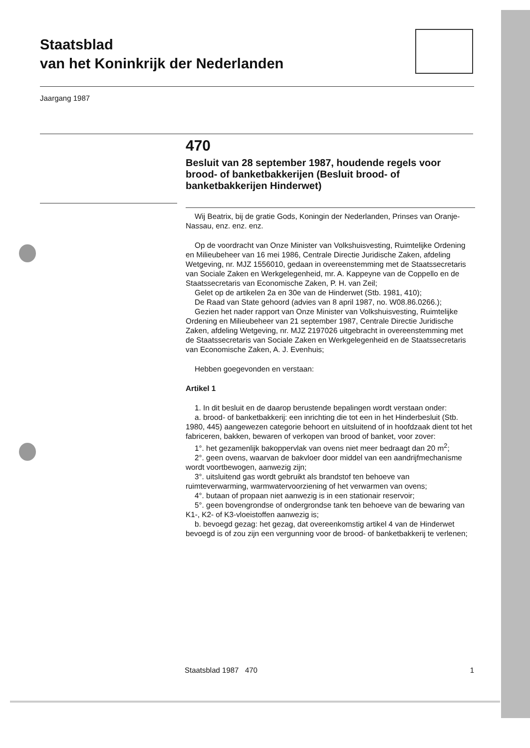Staatsblad
van het Koninkrijk der Nederlanden
Jaargang 1987
470
Besluit van 28 september 1987, houdende regels voor brood- of banketbakkerijen (Besluit brood- of banketbakkerijen Hinderwet)
Wij Beatrix, bij de gratie Gods, Koningin der Nederlanden, Prinses van Oranje-Nassau, enz. enz. enz.
Op de voordracht van Onze Minister van Volkshuisvesting, Ruimtelijke Ordening en Milieubeheer van 16 mei 1986, Centrale Directie Juridische Zaken, afdeling Wetgeving, nr. MJZ 1556010, gedaan in overeenstemming met de Staatssecretaris van Sociale Zaken en Werkgelegenheid, mr. A. Kappeyne van de Coppello en de Staatssecretaris van Economische Zaken, P. H. van Zeil;
Gelet op de artikelen 2a en 30e van de Hinderwet (Stb. 1981, 410);
De Raad van State gehoord (advies van 8 april 1987, no. W08.86.0266.);
Gezien het nader rapport van Onze Minister van Volkshuisvesting, Ruimtelijke Ordening en Milieubeheer van 21 september 1987, Centrale Directie Juridische Zaken, afdeling Wetgeving, nr. MJZ 2197026 uitgebracht in overeenstemming met de Staatssecretaris van Sociale Zaken en Werkgelegenheid en de Staatssecretaris van Economische Zaken, A. J. Evenhuis;
Hebben goegevonden en verstaan:
Artikel 1
1. In dit besluit en de daarop berustende bepalingen wordt verstaan onder:
a. brood- of banketbakkerij: een inrichting die tot een in het Hinderbesluit (Stb. 1980, 445) aangewezen categorie behoort en uitsluitend of in hoofdzaak dient tot het fabriceren, bakken, bewaren of verkopen van brood of banket, voor zover:
1°. het gezamenlijk bakoppervlak van ovens niet meer bedraagt dan 20 m<sup>2</sup>;
2°. geen ovens, waarvan de bakvloer door middel van een aandrijfmechanisme wordt voortbewogen, aanwezig zijn;
3°. uitsluitend gas wordt gebruikt als brandstof ten behoeve van ruimteverwarming, warmwatervoorziening of het verwarmen van ovens;
4°. butaan of propaan niet aanwezig is in een stationair reservoir;
5°. geen bovengrondse of ondergrondse tank ten behoeve van de bewaring van K1-, K2- of K3-vloeistoffen aanwezig is;
b. bevoegd gezag: het gezag, dat overeenkomstig artikel 4 van de Hinderwet bevoegd is of zou zijn een vergunning voor de brood- of banketbakkerij te verlenen;
Staatsblad 1987 470 1